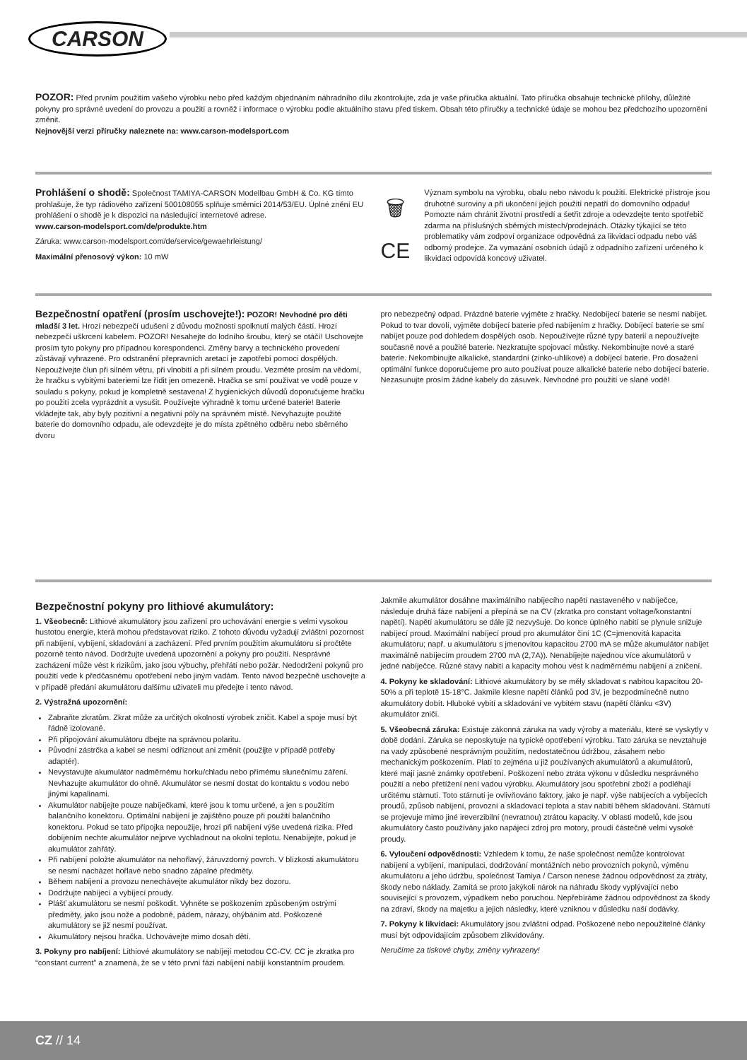CARSON
POZOR: Před prvním použitím vašeho výrobku nebo před každým objednáním náhradního dílu zkontrolujte, zda je vaše příručka aktuální. Tato příručka obsahuje technické přílohy, důležité pokyny pro správné uvedení do provozu a použití a rovněž i informace o výrobku podle aktuálního stavu před tiskem. Obsah této příručky a technické údaje se mohou bez předchozího upozornění změnit.
Nejnovější verzi příručky naleznete na: www.carson-modelsport.com
Prohlášení o shodě: Společnost TAMIYA-CARSON Modellbau GmbH & Co. KG tímto prohlašuje, že typ rádiového zařízení 500108055 splňuje směrnici 2014/53/EU. Úplné znění EU prohlášení o shodě je k dispozici na následující internetové adrese.
www.carson-modelsport.com/de/produkte.htm
Záruka: www.carson-modelsport.com/de/service/gewaehrleistung/
Maximální přenosový výkon: 10 mW
🗑
CE
Význam symbolu na výrobku, obalu nebo návodu k použití. Elektrické přístroje jsou druhotné suroviny a při ukončení jejich použití nepatří do domovního odpadu! Pomozte nám chránit životní prostředí a šetřit zdroje a odevzdejte tento spotřebič zdarma na příslušných sběrných místech/prodejnách. Otázky týkající se této problematiky vám zodpoví organizace odpovědná za likvidaci odpadu nebo váš odborný prodejce. Za vymazání osobních údajů z odpadního zařízení určeného k likvidaci odpovídá koncový uživatel.
Bezpečnostní opatření (prosím uschovejte!): POZOR! Nevhodné pro děti mladší 3 let. Hrozí nebezpečí udušení z důvodu možnosti spolknutí malých částí. Hrozí nebezpečí uškrcení kabelem. POZOR! Nesahejte do lodního šroubu, který se otáčí! Uschovejte prosím tyto pokyny pro případnou korespondenci. Změny barvy a technického provedení zůstávají vyhrazené. Pro odstranění přepravních aretací je zapotřebí pomoci dospělých. Nepoužívejte člun při silném větru, při vlnobití a při silném proudu. Vezměte prosím na vědomí, že hračku s vybitými bateriemi lze řídit jen omezeně. Hračka se smí používat ve vodě pouze v souladu s pokyny, pokud je kompletně sestavena! Z hygienických důvodů doporučujeme hračku po použití zcela vyprázdnit a vysušit. Používejte výhradně k tomu určené baterie! Baterie vkládejte tak, aby byly pozitivní a negativní póly na správném místě. Nevyhazujte použité baterie do domovního odpadu, ale odevzdejte je do místa zpětného odběru nebo sběrného dvoru
pro nebezpečný odpad. Prázdné baterie vyjměte z hračky. Nedobíjecí baterie se nesmí nabíjet. Pokud to tvar dovolí, vyjměte dobíjecí baterie před nabíjením z hračky. Dobíjecí baterie se smí nabíjet pouze pod dohledem dospělých osob. Nepoužívejte různé typy baterií a nepoužívejte současně nové a použité baterie. Nezkratujte spojovací můstky. Nekombinujte nové a staré baterie. Nekombinujte alkalické, standardní (zinko-uhlíkové) a dobíjecí baterie. Pro dosažení optimální funkce doporučujeme pro auto používat pouze alkalické baterie nebo dobíjecí baterie. Nezasunujte prosím žádné kabely do zásuvek. Nevhodné pro použití ve slané vodě!
Bezpečnostní pokyny pro lithiové akumulátory:
1. Všeobecně: Lithiové akumulátory jsou zařízení pro uchovávání energie s velmi vysokou hustotou energie, která mohou představovat riziko. Z tohoto důvodu vyžadují zvláštní pozornost při nabíjení, vybíjení, skladování a zacházení. Před prvním použitím akumulátoru si pročtěte pozorně tento návod. Dodržujte uvedená upozornění a pokyny pro použití. Nesprávné zacházení může vést k rizikům, jako jsou výbuchy, přehřátí nebo požár. Nedodržení pokynů pro použití vede k předčasnému opotřebení nebo jiným vadám. Tento návod bezpečně uschovejte a v případě předání akumulátoru dalšímu uživateli mu předejte i tento návod.
2. Výstražná upozornění:
Zabraňte zkratům. Zkrat může za určitých okolností výrobek zničit. Kabel a spoje musí být řádně izolované.
Při připojování akumulátoru dbejte na správnou polaritu.
Původní zástrčka a kabel se nesmí odříznout ani změnit (použijte v případě potřeby adaptér).
Nevystavujte akumulátor nadměrnému horku/chladu nebo přímému slunečnímu záření. Nevhazujte akumulátor do ohně. Akumulátor se nesmí dostat do kontaktu s vodou nebo jinými kapalinami.
Akumulátor nabíjejte pouze nabíječkami, které jsou k tomu určené, a jen s použitím balančního konektoru. Optimální nabíjení je zajištěno pouze při použití balančního konektoru. Pokud se tato přípojka nepoužije, hrozí při nabíjení výše uvedená rizika. Před dobíjením nechte akumulátor nejprve vychladnout na okolní teplotu. Nenabíjejte, pokud je akumulátor zahřátý.
Při nabíjení položte akumulátor na nehořlavý, žáruvzdorný povrch. V blízkosti akumulátoru se nesmí nacházet hořlavé nebo snadno zápalné předměty.
Během nabíjení a provozu nenechávejte akumulátor nikdy bez dozoru.
Dodržujte nabíjecí a vybíjecí proudy.
Plášť akumulátoru se nesmí poškodit. Vyhněte se poškozením způsobeným ostrými předměty, jako jsou nože a podobně, pádem, nárazy, ohýbáním atd. Poškozené akumulátory se již nesmí používat.
Akumulátory nejsou hračka. Uchovávejte mimo dosah dětí.
3. Pokyny pro nabíjení: Lithiové akumulátory se nabíjejí metodou CC-CV. CC je zkratka pro “constant current” a znamená, že se v této první fázi nabíjení nabíjí konstantním proudem.
Jakmile akumulátor dosáhne maximálního nabíjecího napětí nastaveného v nabíječce, následuje druhá fáze nabíjení a přepíná se na CV (zkratka pro constant voltage/konstantní napětí). Napětí akumulátoru se dále již nezvyšuje. Do konce úplného nabití se plynule snižuje nabíjecí proud. Maximální nabíjecí proud pro akumulátor činí 1C (C=jmenovitá kapacita akumulátoru; např. u akumulátoru s jmenovitou kapacitou 2700 mA se může akumulátor nabíjet maximálně nabíjecím proudem 2700 mA (2,7A)). Nenabíjejte najednou více akumulátorů v jedné nabíječce. Různé stavy nabití a kapacity mohou vést k nadměrnému nabíjení a zničení.
4. Pokyny ke skladování: Lithiové akumulátory by se měly skladovat s nabitou kapacitou 20-50% a při teplotě 15-18°C. Jakmile klesne napětí článků pod 3V, je bezpodmínečně nutno akumulátory dobít. Hluboké vybití a skladování ve vybitém stavu (napětí článku <3V) akumulátor zničí.
5. Všeobecná záruka: Existuje zákonná záruka na vady výroby a materiálu, které se vyskytly v době dodání. Záruka se neposkytuje na typické opotřebení výrobku. Tato záruka se nevztahuje na vady způsobené nesprávným použitím, nedostatečnou údržbou, zásahem nebo mechanickým poškozením. Platí to zejména u již používaných akumulátorů a akumulátorů, které mají jasné známky opotřebení. Poškození nebo ztráta výkonu v důsledku nesprávného použití a nebo přetížení není vadou výrobku. Akumulátory jsou spotřební zboží a podléhají určitému stárnutí. Toto stárnutí je ovlivňováno faktory, jako je např. výše nabíjecích a vybíjecích proudů, způsob nabíjení, provozní a skladovací teplota a stav nabití během skladování. Stárnutí se projevuje mimo jiné ireverzibilní (nevratnou) ztrátou kapacity. V oblasti modelů, kde jsou akumulátory často používány jako napájecí zdroj pro motory, proudí částečně velmi vysoké proudy.
6. Vyloučení odpovědnosti: Vzhledem k tomu, že naše společnost nemůže kontrolovat nabíjení a vybíjení, manipulaci, dodržování montážních nebo provozních pokynů, výměnu akumulátoru a jeho údržbu, společnost Tamiya / Carson nenese žádnou odpovědnost za ztráty, škody nebo náklady. Zamítá se proto jakýkoli nárok na náhradu škody vyplývající nebo související s provozem, výpadkem nebo poruchou. Nepřebíráme žádnou odpovědnost za škody na zdraví, škody na majetku a jejich následky, které vzniknou v důsledku naší dodávky.
7. Pokyny k likvidaci: Akumulátory jsou zvláštní odpad. Poškozené nebo nepoužitelné články musí být odpovídajícím způsobem zlikvidovány.
Neručíme za tiskové chyby, změny vyhrazeny!
CZ // 14